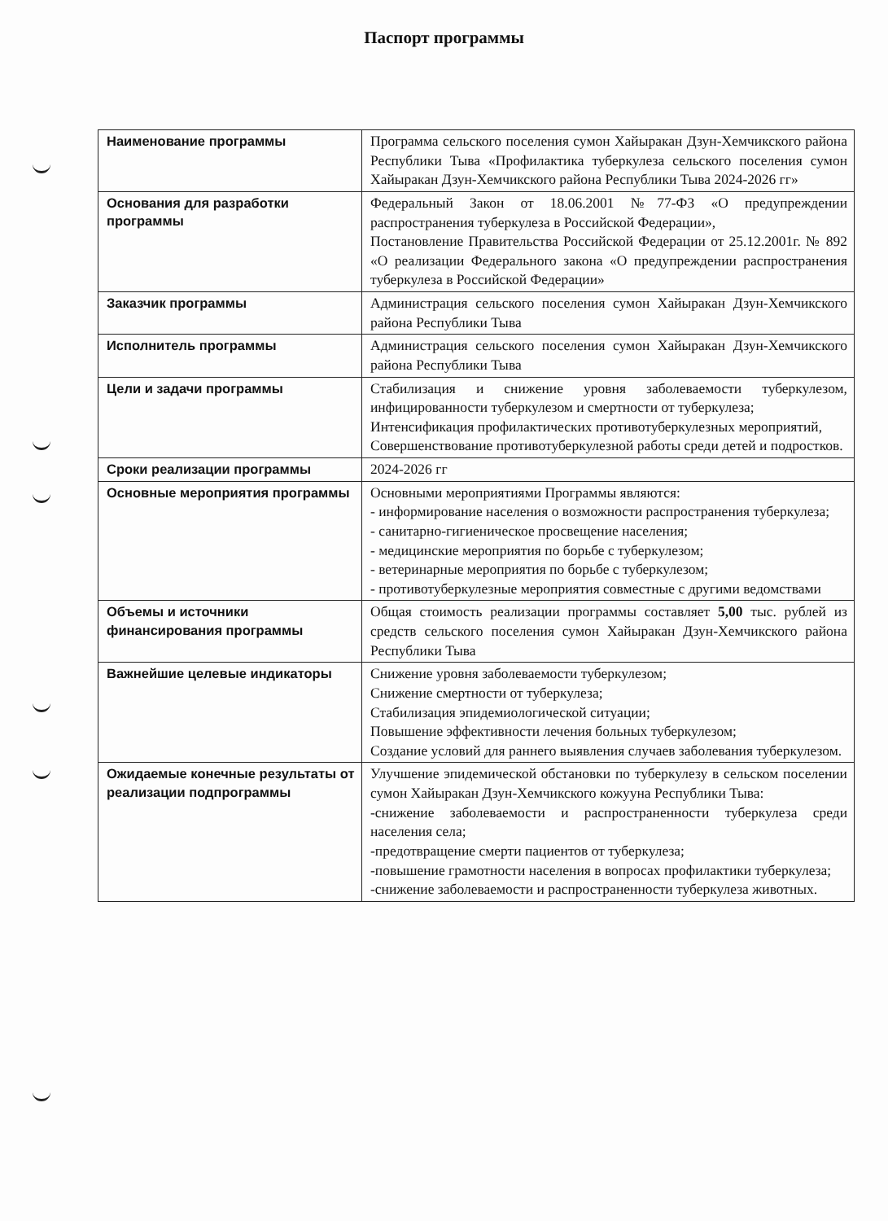Паспорт программы
| Наименование программы | Программа сельского поселения сумон Хайыракан Дзун-Хемчикского района Республики Тыва «Профилактика туберкулеза сельского поселения сумон Хайыракан Дзун-Хемчикского района Республики Тыва 2024-2026 гг» |
| Основания для разработки программы | Федеральный Закон от 18.06.2001 №77-ФЗ «О предупреждении распространения туберкулеза в Российской Федерации», Постановление Правительства Российской Федерации от 25.12.2001г. № 892 «О реализации Федерального закона «О предупреждении распространения туберкулеза в Российской Федерации» |
| Заказчик программы | Администрация сельского поселения сумон Хайыракан Дзун-Хемчикского района Республики Тыва |
| Исполнитель программы | Администрация сельского поселения сумон Хайыракан Дзун-Хемчикского района Республики Тыва |
| Цели и задачи программы | Стабилизация и снижение уровня заболеваемости туберкулезом, инфицированности туберкулезом и смертности от туберкулеза; Интенсификация профилактических противотуберкулезных мероприятий, Совершенствование противотуберкулезной работы среди детей и подростков. |
| Сроки реализации программы | 2024-2026 гг |
| Основные мероприятия программы | Основными мероприятиями Программы являются: - информирование населения о возможности распространения туберкулеза; - санитарно-гигиеническое просвещение населения; - медицинские мероприятия по борьбе с туберкулезом; - ветеринарные мероприятия по борьбе с туберкулезом; - противотуберкулезные мероприятия совместные с другими ведомствами |
| Объемы и источники финансирования программы | Общая стоимость реализации программы составляет 5,00 тыс. рублей из средств сельского поселения сумон Хайыракан Дзун-Хемчикского района Республики Тыва |
| Важнейшие целевые индикаторы | Снижение уровня заболеваемости туберкулезом; Снижение смертности от туберкулеза; Стабилизация эпидемиологической ситуации; Повышение эффективности лечения больных туберкулезом; Создание условий для раннего выявления случаев заболевания туберкулезом. |
| Ожидаемые конечные результаты от реализации подпрограммы | Улучшение эпидемической обстановки по туберкулезу в сельском поселении сумон Хайыракан Дзун-Хемчикского кожууна Республики Тыва: -снижение заболеваемости и распространенности туберкулеза среди населения села; -предотвращение смерти пациентов от туберкулеза; -повышение грамотности населения в вопросах профилактики туберкулеза; -снижение заболеваемости и распространенности туберкулеза животных. |